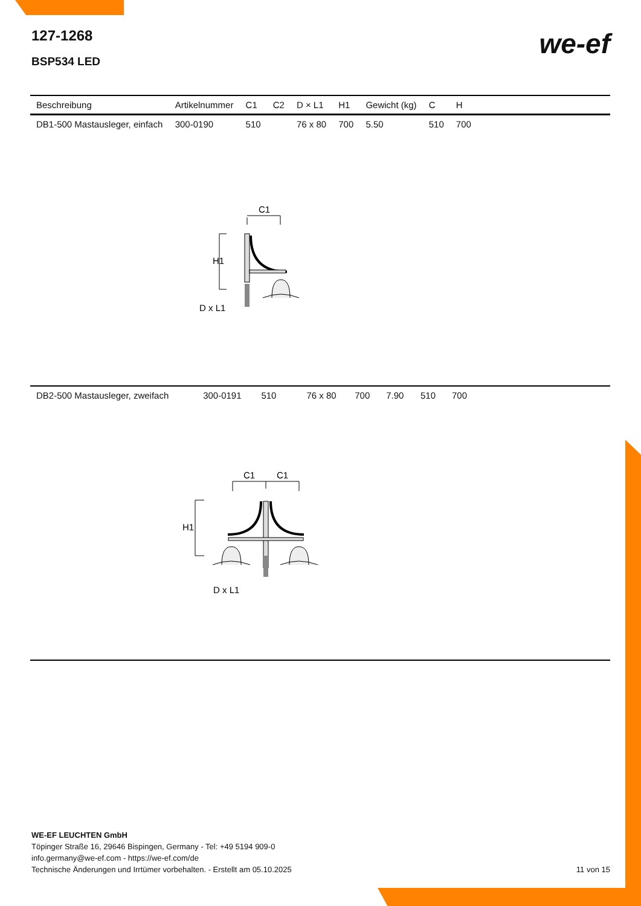127-1268
BSP534 LED
we-ef
| Beschreibung | Artikelnummer | C1 | C2 | D × L1 | H1 | Gewicht (kg) | C | H | |
| --- | --- | --- | --- | --- | --- | --- | --- | --- | --- |
| DB1-500 Mastausleger, einfach | 300-0190 | 510 | | 76 x 80 | 700 | 5.50 | 510 | 700 | |
C1
H1
D x L1
| DB2-500 Mastausleger, zweifach | 300-0191 | 510 | | 76 x 80 | 700 | 7.90 | 510 | 700 | |
C1
C1
H1
D x L1
WE-EF LEUCHTEN GmbH
Töpinger Straße 16, 29646 Bispingen, Germany - Tel: +49 5194 909-0
info.germany@we-ef.com - https://we-ef.com/de
Technische Änderungen und Irrtümer vorbehalten. - Erstellt am 05.10.2025
11 von 15